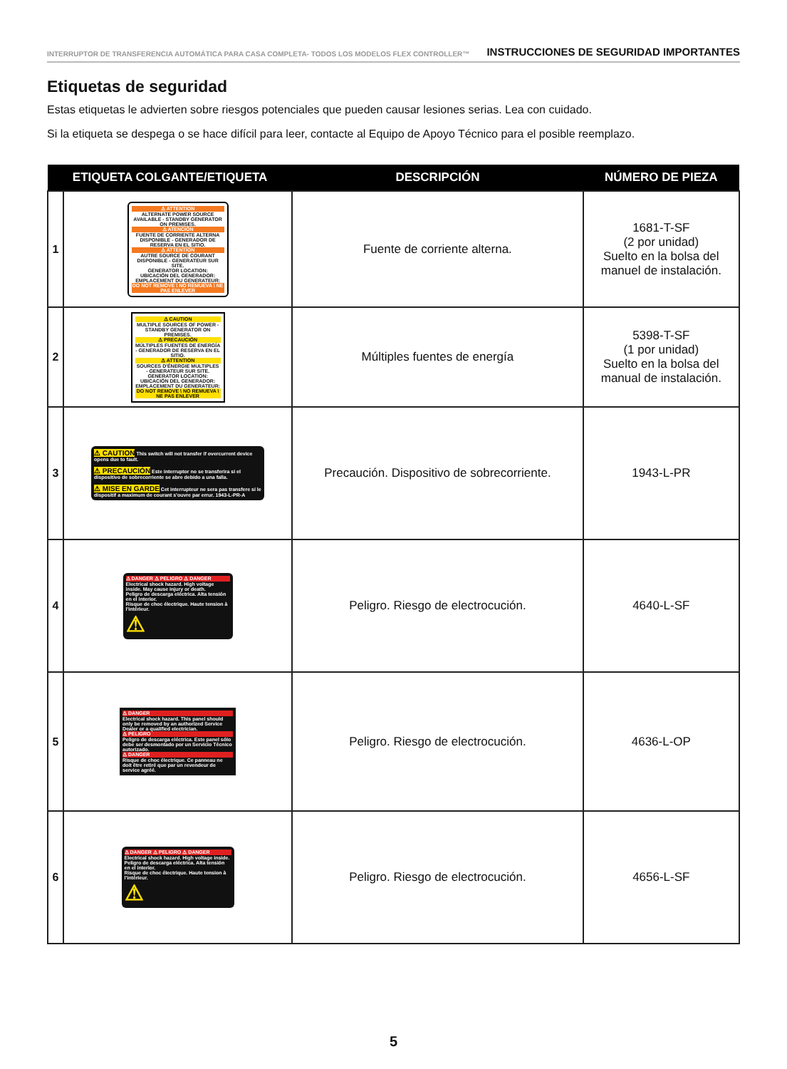INTERRUPTOR DE TRANSFERENCIA AUTOMÁTICA PARA CASA COMPLETA- TODOS LOS MODELOS FLEX CONTROLLER™ INSTRUCCIONES DE SEGURIDAD IMPORTANTES
Etiquetas de seguridad
Estas etiquetas le advierten sobre riesgos potenciales que pueden causar lesiones serias. Lea con cuidado.
Si la etiqueta se despega o se hace difícil para leer, contacte al Equipo de Apoyo Técnico para el posible reemplazo.
| ETIQUETA COLGANTE/ETIQUETA | | DESCRIPCIÓN | NÚMERO DE PIEZA |
| --- | --- | --- | --- |
| 1 | ⚠ ATTENTION ALTERNATE POWER SOURCE AVAILABLE - STANDBY GENERATOR ON PREMISES. ⚠ ATENCIÓN FUENTE DE CORRIENTE ALTERNA DISPONIBLE - GENERADOR DE RESERVA EN EL SITIO. ⚠ ATTENTION AUTRE SOURCE DE COURANT DISPONIBLE - GENERATEUR SUR SITE. GENERATOR LOCATION: UBICACIÓN DEL GENERADOR: EMPLACEMENT DU GENERATEUR: DO NOT REMOVE \ NO REMUEVA \ NE PAS ENLEVER | Fuente de corriente alterna. | 1681-T-SF (2 por unidad) Suelto en la bolsa del manuel de instalación. |
| 2 | ⚠ CAUTION MULTIPLE SOURCES OF POWER - STANDBY GENERATOR ON PREMISES. ⚠ PRECAUCIÓN MÚLTIPLES FUENTES DE ENERGÍA - GENERADOR DE RESERVA EN EL SITIO. ⚠ ATTENTION SOURCES D'ÉNERGIE MULTIPLES - GENERATEUR SUR SITE. GENERATOR LOCATION: UBICACIÓN DEL GENERADOR: EMPLACEMENT DU GENERATEUR: DO NOT REMOVE \ NO REMUEVA \ NE PAS ENLEVER | Múltiples fuentes de energía | 5398-T-SF (1 por unidad) Suelto en la bolsa del manual de instalación. |
| 3 | ⚠ CAUTION This switch will not transfer if overcurrent device opens due to fault. ⚠ PRECAUCIÓN Este interruptor no se transferira si el dispositivo de sobrecorriente se abre debido a una falla. ⚠ MISE EN GARDE Cet interrupteur ne sera pas transfere si le dispositif a maximum de courant s'ouvre par errur. 1943-L-PR-A | Precaución. Dispositivo de sobrecorriente. | 1943-L-PR |
| 4 | ⚠ DANGER ⚠ PELIGRO ⚠ DANGER Electrical shock hazard. High voltage inside. May cause injury or death. Peligro de descarga eléctrica. Alta tensión en el interior. Risque de choc électrique. Haute tension à l'intérieur. ⚠ | Peligro. Riesgo de electrocución. | 4640-L-SF |
| 5 | ⚠ DANGER Electrical shock hazard. This panel should only be removed by an authorized Service Dealer or a qualified electrician. ⚠ PELIGRO Peligro de descarga eléctrica. Este panel sólo debe ser desmontado por un Servicio Técnico autorizado. ⚠ DANGER Risque de choc électrique. Ce panneau ne doit être retiré que par un revendeur de service agréé. | Peligro. Riesgo de electrocución. | 4636-L-OP |
| 6 | ⚠ DANGER ⚠ PELIGRO ⚠ DANGER Electrical shock hazard. High voltage inside. Peligro de descarga eléctrica. Alta tensión en el interior. Risque de choc électrique. Haute tension à l'intérieur. ⚠ | Peligro. Riesgo de electrocución. | 4656-L-SF |
5